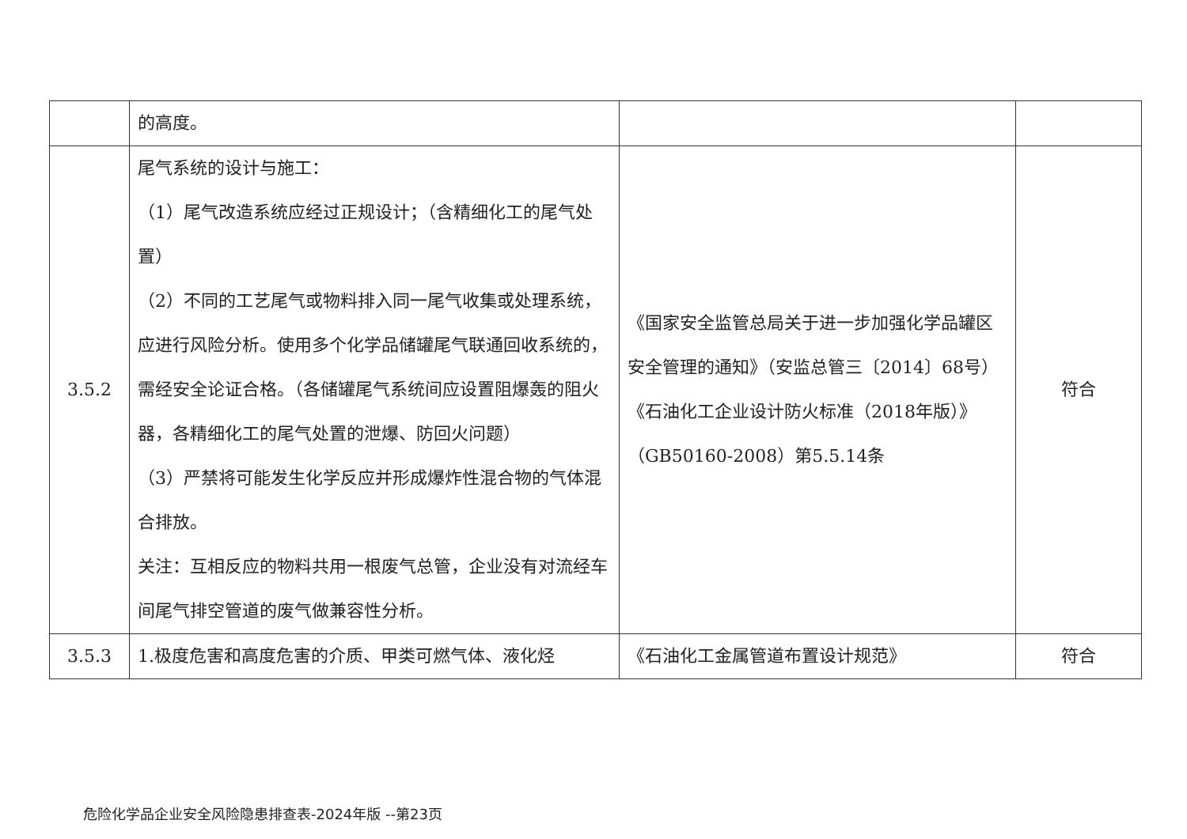| | 的高度。 | | |
| 3.5.2 | 尾气系统的设计与施工： （1）尾气改造系统应经过正规设计；（含精细化工的尾气处置） （2）不同的工艺尾气或物料排入同一尾气收集或处理系统，应进行风险分析。使用多个化学品储罐尾气联通回收系统的，需经安全论证合格。（各储罐尾气系统间应设置阻爆轰的阻火器，各精细化工的尾气处置的泄爆、防回火问题） （3）严禁将可能发生化学反应并形成爆炸性混合物的气体混合排放。 关注：互相反应的物料共用一根废气总管，企业没有对流经车间尾气排空管道的废气做兼容性分析。 | 《国家安全监管总局关于进一步加强化学品罐区安全管理的通知》（安监总管三〔2014〕68号） 《石油化工企业设计防火标准（2018年版）》（GB50160-2008）第5.5.14条 | 符合 |
| 3.5.3 | 1.极度危害和高度危害的介质、甲类可燃气体、液化烃 | 《石油化工金属管道布置设计规范》 | 符合 |
危险化学品企业安全风险隐患排查表-2024年版 --第23页